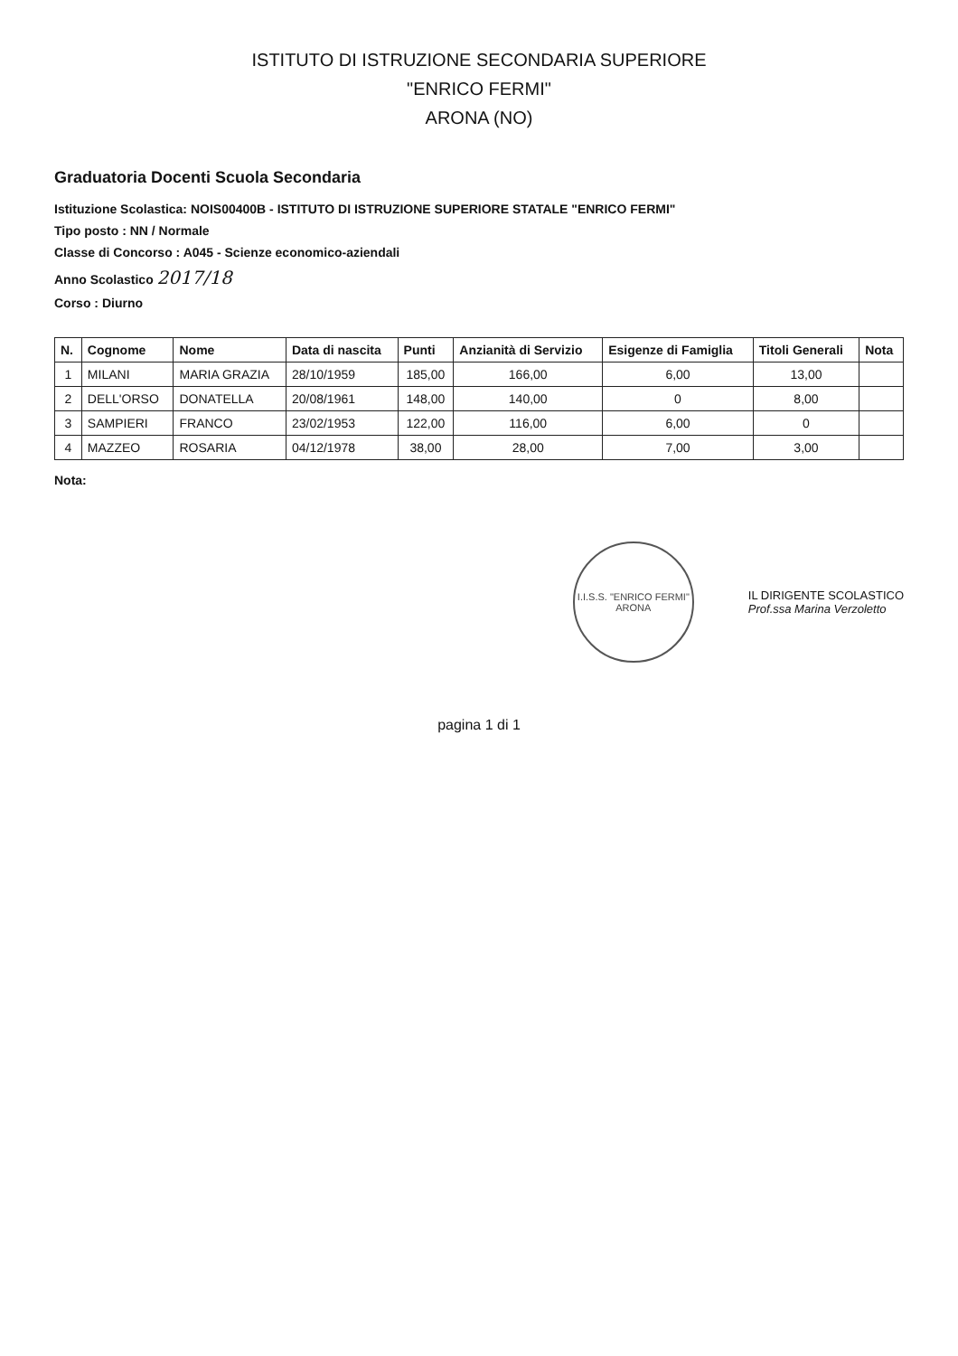ISTITUTO DI ISTRUZIONE SECONDARIA SUPERIORE
"ENRICO FERMI"
ARONA (NO)
Graduatoria Docenti Scuola Secondaria
Istituzione Scolastica: NOIS00400B - ISTITUTO DI ISTRUZIONE SUPERIORE STATALE "ENRICO FERMI"
Tipo posto : NN / Normale
Classe di Concorso : A045 - Scienze economico-aziendali
Anno Scolastico 2017/18
Corso : Diurno
| N. | Cognome | Nome | Data di nascita | Punti | Anzianità di Servizio | Esigenze di Famiglia | Titoli Generali | Nota |
| --- | --- | --- | --- | --- | --- | --- | --- | --- |
| 1 | MILANI | MARIA GRAZIA | 28/10/1959 | 185,00 | 166,00 | 6,00 | 13,00 | |
| 2 | DELL'ORSO | DONATELLA | 20/08/1961 | 148,00 | 140,00 | 0 | 8,00 | |
| 3 | SAMPIERI | FRANCO | 23/02/1953 | 122,00 | 116,00 | 6,00 | 0 | |
| 4 | MAZZEO | ROSARIA | 04/12/1978 | 38,00 | 28,00 | 7,00 | 3,00 | |
Nota:
I.I.S.S. "ENRICO FERMI"
ARONA
IL DIRIGENTE SCOLASTICO
Prof.ssa Marina Verzoletto
pagina 1 di 1